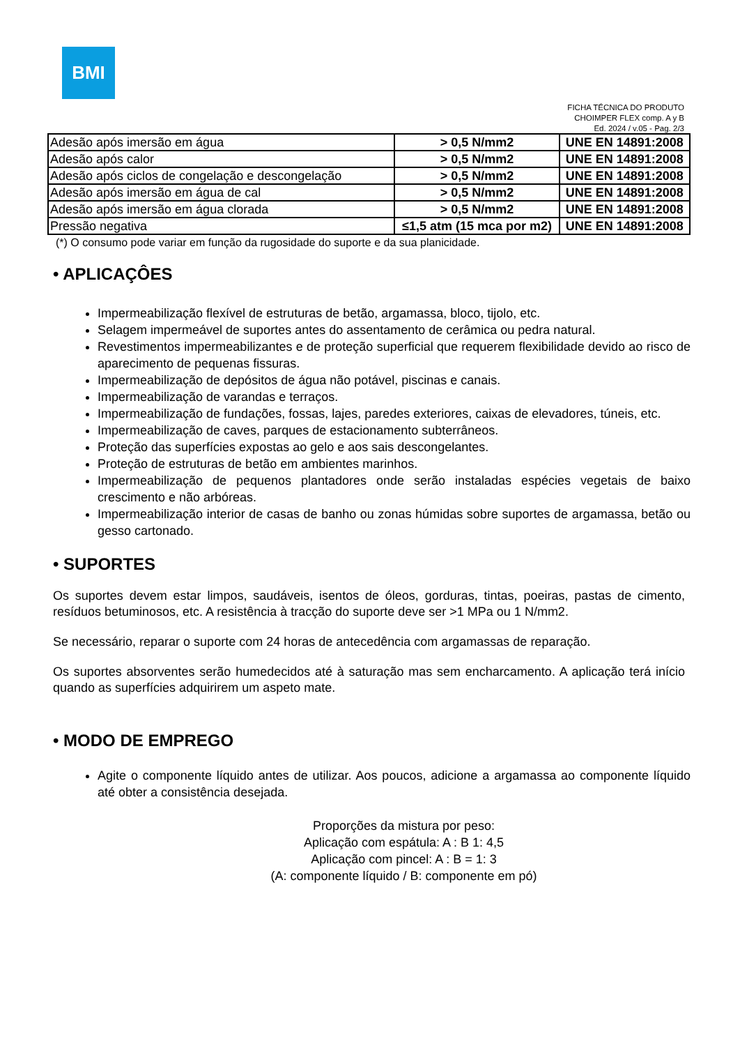BMI
FICHA TÉCNICA DO PRODUTO
CHOIMPER FLEX comp. A y B
Ed. 2024 / v.05 - Pag. 2/3
| Adesão após imersão em água | > 0,5 N/mm2 | UNE EN 14891:2008 |
| Adesão após calor | > 0,5 N/mm2 | UNE EN 14891:2008 |
| Adesão após ciclos de congelação e descongelação | > 0,5 N/mm2 | UNE EN 14891:2008 |
| Adesão após imersão em água de cal | > 0,5 N/mm2 | UNE EN 14891:2008 |
| Adesão após imersão em água clorada | > 0,5 N/mm2 | UNE EN 14891:2008 |
| Pressão negativa | ≤1,5 atm (15 mca por m2) | UNE EN 14891:2008 |
(*) O consumo pode variar em função da rugosidade do suporte e da sua planicidade.
• APLICAÇÔES
Impermeabilização flexível de estruturas de betão, argamassa, bloco, tijolo, etc.
Selagem impermeável de suportes antes do assentamento de cerâmica ou pedra natural.
Revestimentos impermeabilizantes e de proteção superficial que requerem flexibilidade devido ao risco de aparecimento de pequenas fissuras.
Impermeabilização de depósitos de água não potável, piscinas e canais.
Impermeabilização de varandas e terraços.
Impermeabilização de fundações, fossas, lajes, paredes exteriores, caixas de elevadores, túneis, etc.
Impermeabilização de caves, parques de estacionamento subterrâneos.
Proteção das superfícies expostas ao gelo e aos sais descongelantes.
Proteção de estruturas de betão em ambientes marinhos.
Impermeabilização de pequenos plantadores onde serão instaladas espécies vegetais de baixo crescimento e não arbóreas.
Impermeabilização interior de casas de banho ou zonas húmidas sobre suportes de argamassa, betão ou gesso cartonado.
• SUPORTES
Os suportes devem estar limpos, saudáveis, isentos de óleos, gorduras, tintas, poeiras, pastas de cimento, resíduos betuminosos, etc. A resistência à tracção do suporte deve ser >1 MPa ou 1 N/mm2.
Se necessário, reparar o suporte com 24 horas de antecedência com argamassas de reparação.
Os suportes absorventes serão humedecidos até à saturação mas sem encharcamento. A aplicação terá início quando as superfícies adquirirem um aspeto mate.
• MODO DE EMPREGO
Agite o componente líquido antes de utilizar. Aos poucos, adicione a argamassa ao componente líquido até obter a consistência desejada.
Proporções da mistura por peso:
Aplicação com espátula: A : B 1: 4,5
Aplicação com pincel: A : B = 1: 3
(A: componente líquido / B: componente em pó)